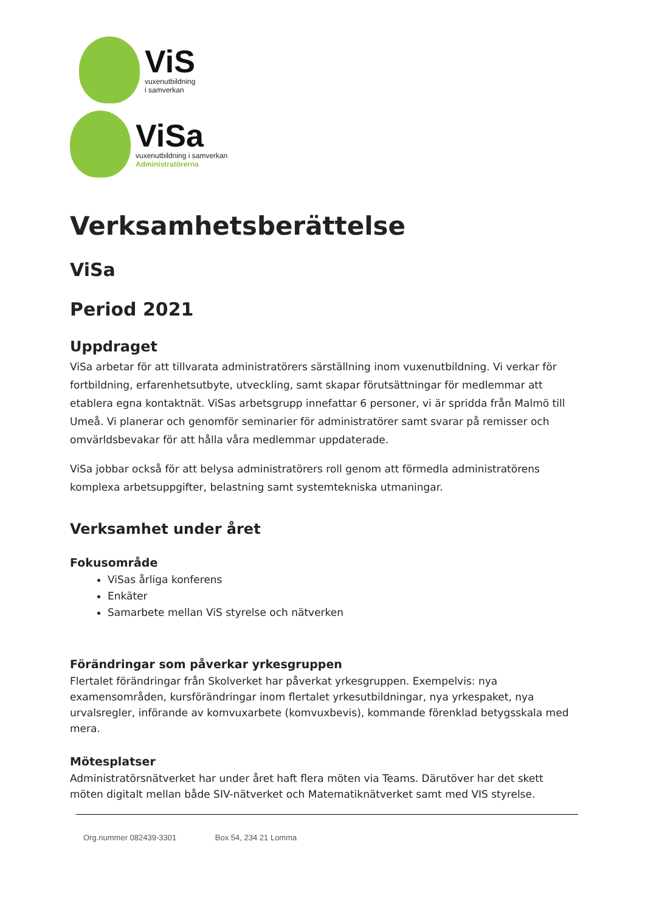ViS
vuxenutbildning
i samverkan
ViSa
vuxenutbildning i samverkan
Administratörerna
Verksamhetsberättelse
ViSa
Period 2021
Uppdraget
ViSa arbetar för att tillvarata administratörers särställning inom vuxenutbildning. Vi verkar för fortbildning, erfarenhetsutbyte, utveckling, samt skapar förutsättningar för medlemmar att etablera egna kontaktnät. ViSas arbetsgrupp innefattar 6 personer, vi är spridda från Malmö till Umeå. Vi planerar och genomför seminarier för administratörer samt svarar på remisser och omvärldsbevakar för att hålla våra medlemmar uppdaterade.
ViSa jobbar också för att belysa administratörers roll genom att förmedla administratörens komplexa arbetsuppgifter, belastning samt systemtekniska utmaningar.
Verksamhet under året
Fokusområde
ViSas årliga konferens
Enkäter
Samarbete mellan ViS styrelse och nätverken
Förändringar som påverkar yrkesgruppen
Flertalet förändringar från Skolverket har påverkat yrkesgruppen. Exempelvis: nya examensområden, kursförändringar inom flertalet yrkesutbildningar, nya yrkespaket, nya urvalsregler, införande av komvuxarbete (komvuxbevis), kommande förenklad betygsskala med mera.
Mötesplatser
Administratörsnätverket har under året haft flera möten via Teams. Därutöver har det skett möten digitalt mellan både SIV-nätverket och Matematiknätverket samt med VIS styrelse.
Org.nummer 082439-3301 Box 54, 234 21 Lomma